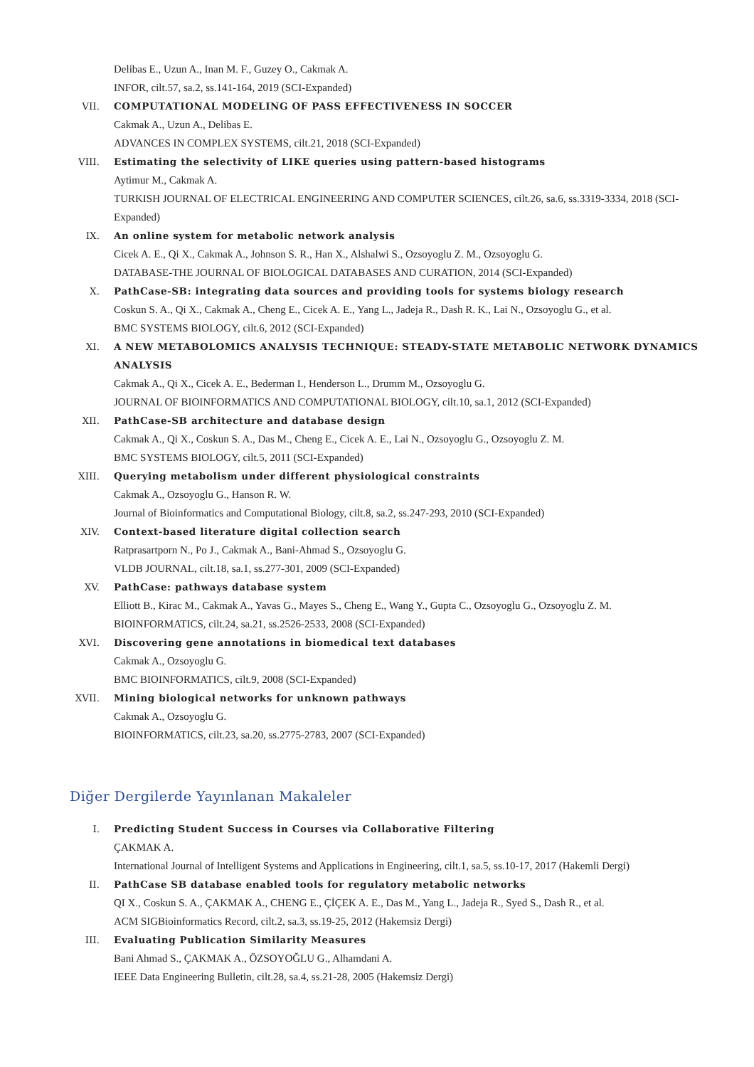Delibas E., Uzun A., Inan M. F., Guzey O., Cakmak A.
INFOR, cilt.57, sa.2, ss.141-164, 2019 (SCI-Expanded)
VII. COMPUTATIONAL MODELING OF PASS EFFECTIVENESS IN SOCCER
Cakmak A., Uzun A., Delibas E.
ADVANCES IN COMPLEX SYSTEMS, cilt.21, 2018 (SCI-Expanded)
VIII. Estimating the selectivity of LIKE queries using pattern-based histograms
Aytimur M., Cakmak A.
TURKISH JOURNAL OF ELECTRICAL ENGINEERING AND COMPUTER SCIENCES, cilt.26, sa.6, ss.3319-3334, 2018 (SCI-Expanded)
IX. An online system for metabolic network analysis
Cicek A. E., Qi X., Cakmak A., Johnson S. R., Han X., Alshalwi S., Ozsoyoglu Z. M., Ozsoyoglu G.
DATABASE-THE JOURNAL OF BIOLOGICAL DATABASES AND CURATION, 2014 (SCI-Expanded)
X. PathCase-SB: integrating data sources and providing tools for systems biology research
Coskun S. A., Qi X., Cakmak A., Cheng E., Cicek A. E., Yang L., Jadeja R., Dash R. K., Lai N., Ozsoyoglu G., et al.
BMC SYSTEMS BIOLOGY, cilt.6, 2012 (SCI-Expanded)
XI. A NEW METABOLOMICS ANALYSIS TECHNIQUE: STEADY-STATE METABOLIC NETWORK DYNAMICS ANALYSIS
Cakmak A., Qi X., Cicek A. E., Bederman I., Henderson L., Drumm M., Ozsoyoglu G.
JOURNAL OF BIOINFORMATICS AND COMPUTATIONAL BIOLOGY, cilt.10, sa.1, 2012 (SCI-Expanded)
XII. PathCase-SB architecture and database design
Cakmak A., Qi X., Coskun S. A., Das M., Cheng E., Cicek A. E., Lai N., Ozsoyoglu G., Ozsoyoglu Z. M.
BMC SYSTEMS BIOLOGY, cilt.5, 2011 (SCI-Expanded)
XIII. Querying metabolism under different physiological constraints
Cakmak A., Ozsoyoglu G., Hanson R. W.
Journal of Bioinformatics and Computational Biology, cilt.8, sa.2, ss.247-293, 2010 (SCI-Expanded)
XIV. Context-based literature digital collection search
Ratprasartporn N., Po J., Cakmak A., Bani-Ahmad S., Ozsoyoglu G.
VLDB JOURNAL, cilt.18, sa.1, ss.277-301, 2009 (SCI-Expanded)
XV. PathCase: pathways database system
Elliott B., Kirac M., Cakmak A., Yavas G., Mayes S., Cheng E., Wang Y., Gupta C., Ozsoyoglu G., Ozsoyoglu Z. M.
BIOINFORMATICS, cilt.24, sa.21, ss.2526-2533, 2008 (SCI-Expanded)
XVI. Discovering gene annotations in biomedical text databases
Cakmak A., Ozsoyoglu G.
BMC BIOINFORMATICS, cilt.9, 2008 (SCI-Expanded)
XVII. Mining biological networks for unknown pathways
Cakmak A., Ozsoyoglu G.
BIOINFORMATICS, cilt.23, sa.20, ss.2775-2783, 2007 (SCI-Expanded)
Diğer Dergilerde Yayınlanan Makaleler
I. Predicting Student Success in Courses via Collaborative Filtering
ÇAKMAK A.
International Journal of Intelligent Systems and Applications in Engineering, cilt.1, sa.5, ss.10-17, 2017 (Hakemli Dergi)
II. PathCase SB database enabled tools for regulatory metabolic networks
QI X., Coskun S. A., ÇAKMAK A., CHENG E., ÇİÇEK A. E., Das M., Yang L., Jadeja R., Syed S., Dash R., et al.
ACM SIGBioinformatics Record, cilt.2, sa.3, ss.19-25, 2012 (Hakemsiz Dergi)
III. Evaluating Publication Similarity Measures
Bani Ahmad S., ÇAKMAK A., ÖZSOYOĞLU G., Alhamdani A.
IEEE Data Engineering Bulletin, cilt.28, sa.4, ss.21-28, 2005 (Hakemsiz Dergi)